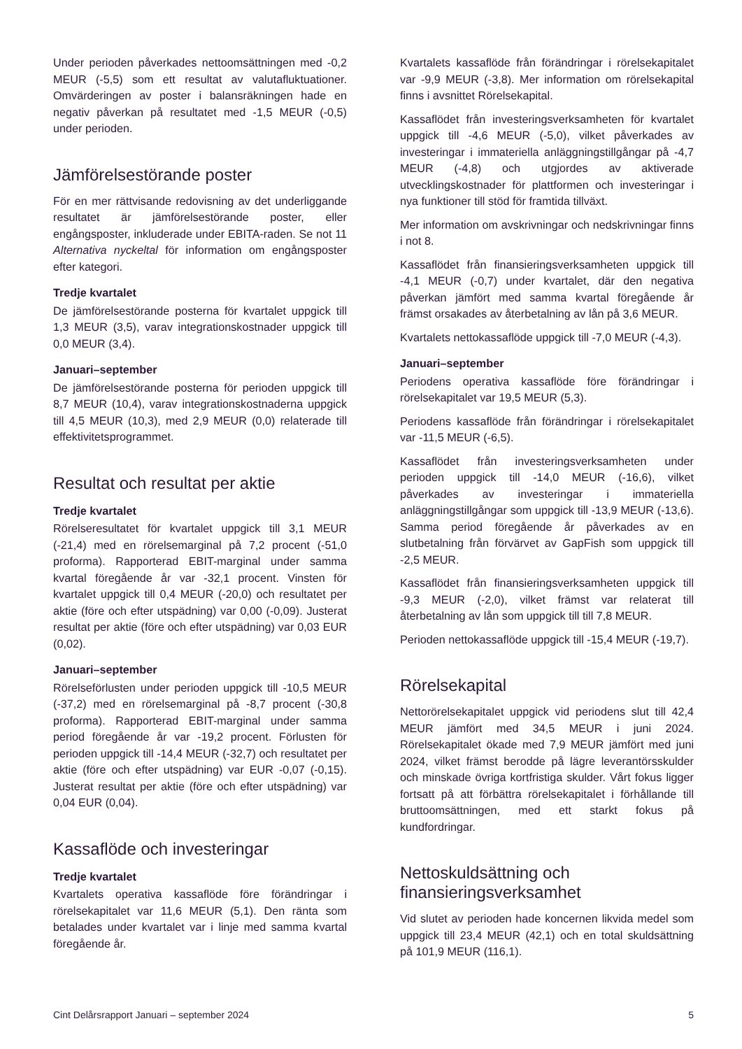Under perioden påverkades nettoomsättningen med -0,2 MEUR (-5,5) som ett resultat av valutafluktuationer. Omvärderingen av poster i balansräkningen hade en negativ påverkan på resultatet med -1,5 MEUR (-0,5) under perioden.
Jämförelsestörande poster
För en mer rättvisande redovisning av det underliggande resultatet är jämförelsestörande poster, eller engångsposter, inkluderade under EBITA-raden. Se not 11 Alternativa nyckeltal för information om engångsposter efter kategori.
Tredje kvartalet
De jämförelsestörande posterna för kvartalet uppgick till 1,3 MEUR (3,5), varav integrationskostnader uppgick till 0,0 MEUR (3,4).
Januari–september
De jämförelsestörande posterna för perioden uppgick till 8,7 MEUR (10,4), varav integrationskostnaderna uppgick till 4,5 MEUR (10,3), med 2,9 MEUR (0,0) relaterade till effektivitetsprogrammet.
Resultat och resultat per aktie
Tredje kvartalet
Rörelseresultatet för kvartalet uppgick till 3,1 MEUR (-21,4) med en rörelsemarginal på 7,2 procent (-51,0 proforma). Rapporterad EBIT-marginal under samma kvartal föregående år var -32,1 procent. Vinsten för kvartalet uppgick till 0,4 MEUR (-20,0) och resultatet per aktie (före och efter utspädning) var 0,00 (-0,09). Justerat resultat per aktie (före och efter utspädning) var 0,03 EUR (0,02).
Januari–september
Rörelseförlusten under perioden uppgick till -10,5 MEUR (-37,2) med en rörelsemarginal på -8,7 procent (-30,8 proforma). Rapporterad EBIT-marginal under samma period föregående år var -19,2 procent. Förlusten för perioden uppgick till -14,4 MEUR (-32,7) och resultatet per aktie (före och efter utspädning) var EUR -0,07 (-0,15). Justerat resultat per aktie (före och efter utspädning) var 0,04 EUR (0,04).
Kassaflöde och investeringar
Tredje kvartalet
Kvartalets operativa kassaflöde före förändringar i rörelsekapitalet var 11,6 MEUR (5,1). Den ränta som betalades under kvartalet var i linje med samma kvartal föregående år.
Kvartalets kassaflöde från förändringar i rörelsekapitalet var -9,9 MEUR (-3,8). Mer information om rörelsekapital finns i avsnittet Rörelsekapital.
Kassaflödet från investeringsverksamheten för kvartalet uppgick till -4,6 MEUR (-5,0), vilket påverkades av investeringar i immateriella anläggningstillgångar på -4,7 MEUR (-4,8) och utgjordes av aktiverade utvecklingskostnader för plattformen och investeringar i nya funktioner till stöd för framtida tillväxt.
Mer information om avskrivningar och nedskrivningar finns i not 8.
Kassaflödet från finansieringsverksamheten uppgick till -4,1 MEUR (-0,7) under kvartalet, där den negativa påverkan jämfört med samma kvartal föregående år främst orsakades av återbetalning av lån på 3,6 MEUR.
Kvartalets nettokassaflöde uppgick till -7,0 MEUR (-4,3).
Januari–september
Periodens operativa kassaflöde före förändringar i rörelsekapitalet var 19,5 MEUR (5,3).
Periodens kassaflöde från förändringar i rörelsekapitalet var -11,5 MEUR (-6,5).
Kassaflödet från investeringsverksamheten under perioden uppgick till -14,0 MEUR (-16,6), vilket påverkades av investeringar i immateriella anläggningstillgångar som uppgick till -13,9 MEUR (-13,6). Samma period föregående år påverkades av en slutbetalning från förvärvet av GapFish som uppgick till -2,5 MEUR.
Kassaflödet från finansieringsverksamheten uppgick till -9,3 MEUR (-2,0), vilket främst var relaterat till återbetalning av lån som uppgick till till 7,8 MEUR.
Perioden nettokassaflöde uppgick till -15,4 MEUR (-19,7).
Rörelsekapital
Nettorörelsekapitalet uppgick vid periodens slut till 42,4 MEUR jämfört med 34,5 MEUR i juni 2024. Rörelsekapitalet ökade med 7,9 MEUR jämfört med juni 2024, vilket främst berodde på lägre leverantörsskulder och minskade övriga kortfristiga skulder. Vårt fokus ligger fortsatt på att förbättra rörelsekapitalet i förhållande till bruttoomsättningen, med ett starkt fokus på kundfordringar.
Nettoskuldsättning och finansieringsverksamhet
Vid slutet av perioden hade koncernen likvida medel som uppgick till 23,4 MEUR (42,1) och en total skuldsättning på 101,9 MEUR (116,1).
Cint Delårsrapport Januari – september 2024 5